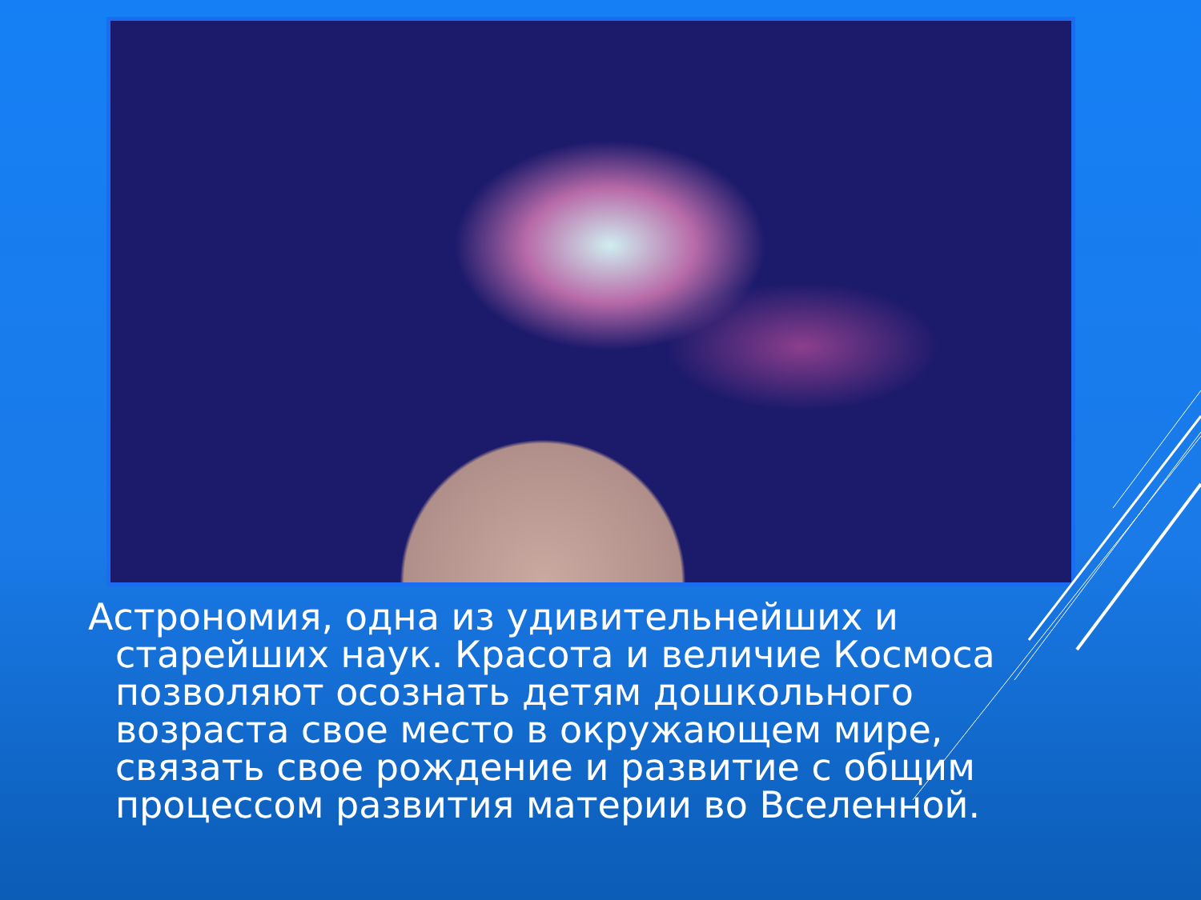Астрономия, одна из удивительнейших и старейших наук. Красота и величие Космоса позволяют осознать детям дошкольного возраста свое место в окружающем мире, связать свое рождение и развитие с общим процессом развития материи во Вселенной.